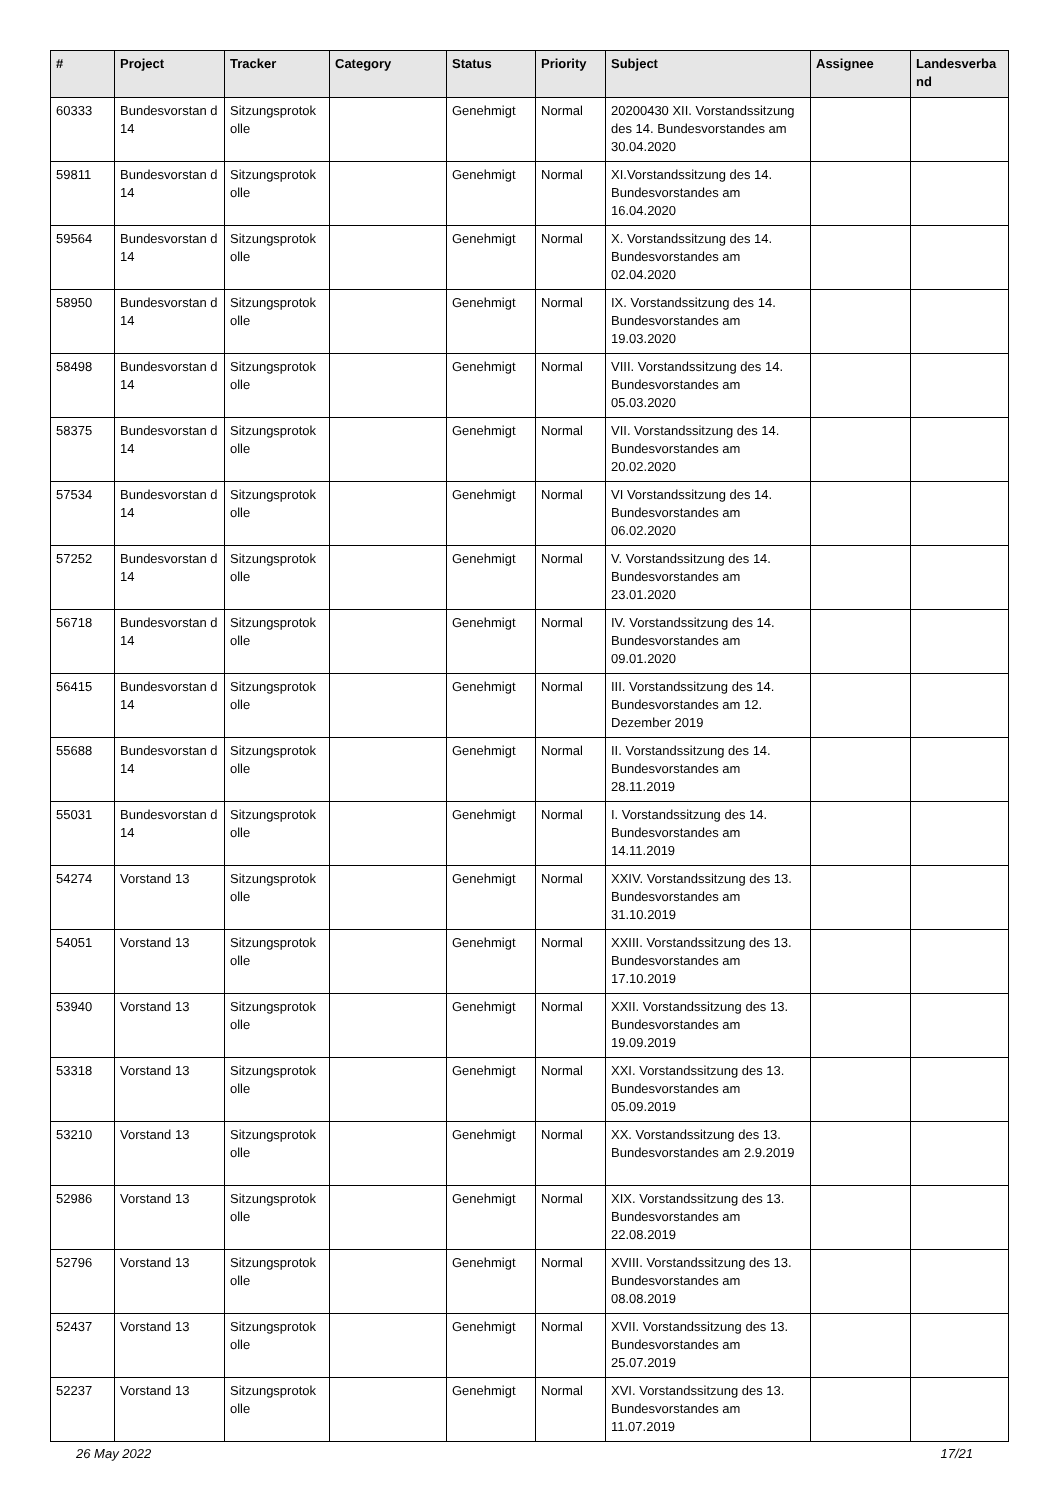| # | Project | Tracker | Category | Status | Priority | Subject | Assignee | Landesverba nd |
| --- | --- | --- | --- | --- | --- | --- | --- | --- |
| 60333 | Bundesvorstan d 14 | Sitzungsprotok olle | | Genehmigt | Normal | 20200430 XII. Vorstandssitzung des 14. Bundesvorstandes am 30.04.2020 | | |
| 59811 | Bundesvorstan d 14 | Sitzungsprotok olle | | Genehmigt | Normal | XI.Vorstandssitzung des 14. Bundesvorstandes am 16.04.2020 | | |
| 59564 | Bundesvorstan d 14 | Sitzungsprotok olle | | Genehmigt | Normal | X. Vorstandssitzung des 14. Bundesvorstandes am 02.04.2020 | | |
| 58950 | Bundesvorstan d 14 | Sitzungsprotok olle | | Genehmigt | Normal | IX. Vorstandssitzung des 14. Bundesvorstandes am 19.03.2020 | | |
| 58498 | Bundesvorstan d 14 | Sitzungsprotok olle | | Genehmigt | Normal | VIII. Vorstandssitzung des 14. Bundesvorstandes am 05.03.2020 | | |
| 58375 | Bundesvorstan d 14 | Sitzungsprotok olle | | Genehmigt | Normal | VII. Vorstandssitzung des 14. Bundesvorstandes am 20.02.2020 | | |
| 57534 | Bundesvorstan d 14 | Sitzungsprotok olle | | Genehmigt | Normal | VI Vorstandssitzung des 14. Bundesvorstandes am 06.02.2020 | | |
| 57252 | Bundesvorstan d 14 | Sitzungsprotok olle | | Genehmigt | Normal | V. Vorstandssitzung des 14. Bundesvorstandes am 23.01.2020 | | |
| 56718 | Bundesvorstan d 14 | Sitzungsprotok olle | | Genehmigt | Normal | IV. Vorstandssitzung des 14. Bundesvorstandes am 09.01.2020 | | |
| 56415 | Bundesvorstan d 14 | Sitzungsprotok olle | | Genehmigt | Normal | III. Vorstandssitzung des 14. Bundesvorstandes am 12. Dezember 2019 | | |
| 55688 | Bundesvorstan d 14 | Sitzungsprotok olle | | Genehmigt | Normal | II. Vorstandssitzung des 14. Bundesvorstandes am 28.11.2019 | | |
| 55031 | Bundesvorstan d 14 | Sitzungsprotok olle | | Genehmigt | Normal | I. Vorstandssitzung des 14. Bundesvorstandes am 14.11.2019 | | |
| 54274 | Vorstand 13 | Sitzungsprotok olle | | Genehmigt | Normal | XXIV. Vorstandssitzung des 13. Bundesvorstandes am 31.10.2019 | | |
| 54051 | Vorstand 13 | Sitzungsprotok olle | | Genehmigt | Normal | XXIII. Vorstandssitzung des 13. Bundesvorstandes am 17.10.2019 | | |
| 53940 | Vorstand 13 | Sitzungsprotok olle | | Genehmigt | Normal | XXII. Vorstandssitzung des 13. Bundesvorstandes am 19.09.2019 | | |
| 53318 | Vorstand 13 | Sitzungsprotok olle | | Genehmigt | Normal | XXI. Vorstandssitzung des 13. Bundesvorstandes am 05.09.2019 | | |
| 53210 | Vorstand 13 | Sitzungsprotok olle | | Genehmigt | Normal | XX. Vorstandssitzung des 13. Bundesvorstandes am 2.9.2019 | | |
| 52986 | Vorstand 13 | Sitzungsprotok olle | | Genehmigt | Normal | XIX. Vorstandssitzung des 13. Bundesvorstandes am 22.08.2019 | | |
| 52796 | Vorstand 13 | Sitzungsprotok olle | | Genehmigt | Normal | XVIII. Vorstandssitzung des 13. Bundesvorstandes am 08.08.2019 | | |
| 52437 | Vorstand 13 | Sitzungsprotok olle | | Genehmigt | Normal | XVII. Vorstandssitzung des 13. Bundesvorstandes am 25.07.2019 | | |
| 52237 | Vorstand 13 | Sitzungsprotok olle | | Genehmigt | Normal | XVI. Vorstandssitzung des 13. Bundesvorstandes am 11.07.2019 | | |
26 May 2022 17/21